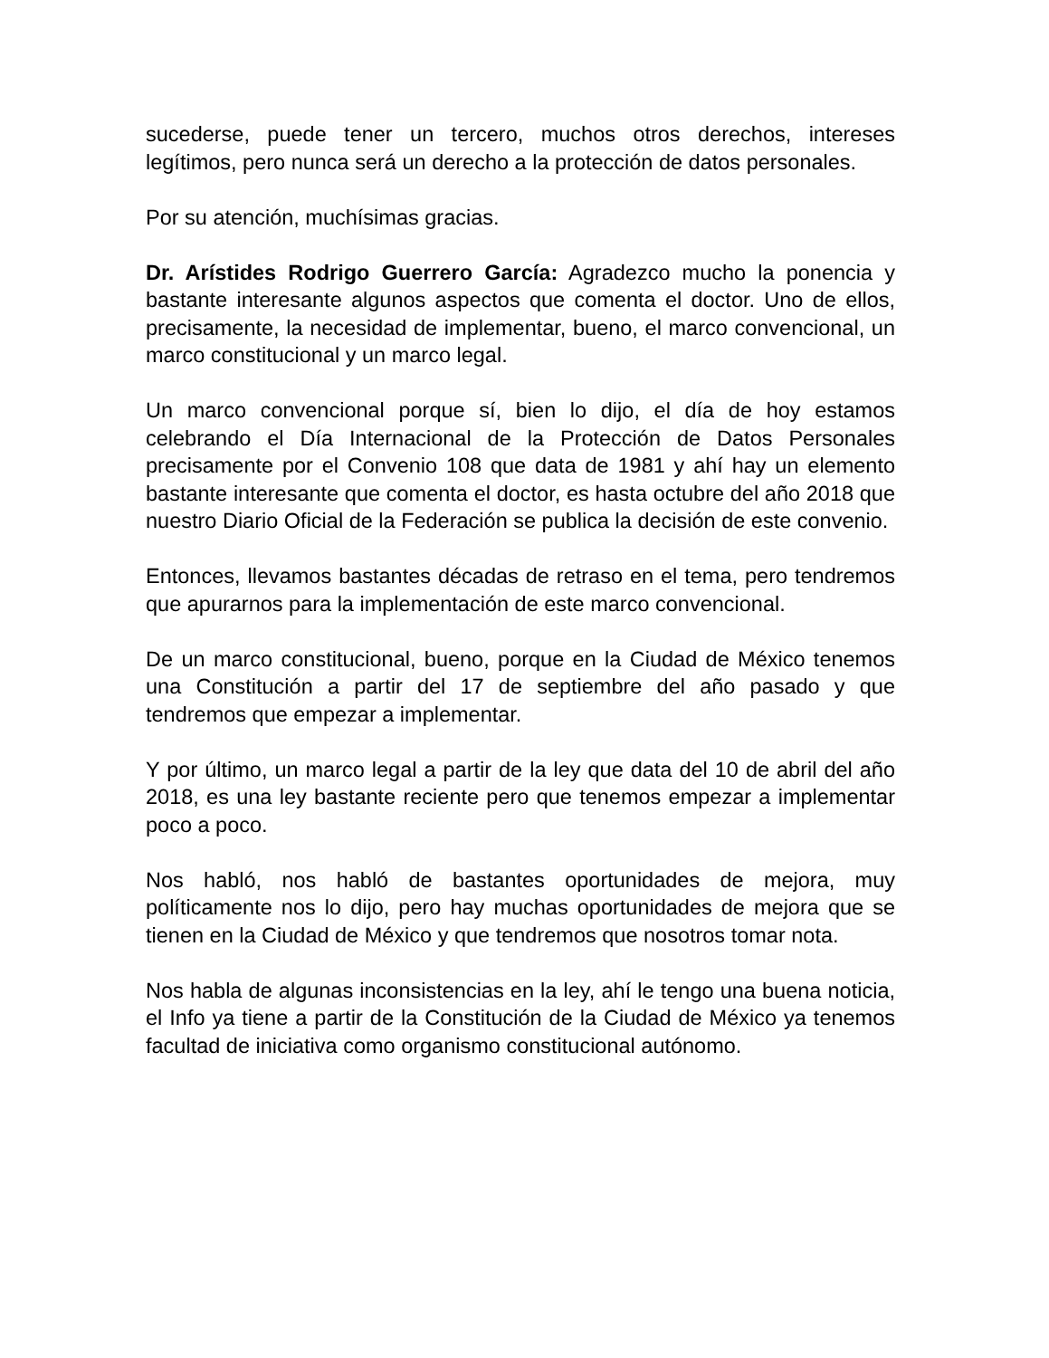sucederse, puede tener un tercero, muchos otros derechos, intereses legítimos, pero nunca será un derecho a la protección de datos personales.
Por su atención, muchísimas gracias.
Dr. Arístides Rodrigo Guerrero García: Agradezco mucho la ponencia y bastante interesante algunos aspectos que comenta el doctor. Uno de ellos, precisamente, la necesidad de implementar, bueno, el marco convencional, un marco constitucional y un marco legal.
Un marco convencional porque sí, bien lo dijo, el día de hoy estamos celebrando el Día Internacional de la Protección de Datos Personales precisamente por el Convenio 108 que data de 1981 y ahí hay un elemento bastante interesante que comenta el doctor, es hasta octubre del año 2018 que nuestro Diario Oficial de la Federación se publica la decisión de este convenio.
Entonces, llevamos bastantes décadas de retraso en el tema, pero tendremos que apurarnos para la implementación de este marco convencional.
De un marco constitucional, bueno, porque en la Ciudad de México tenemos una Constitución a partir del 17 de septiembre del año pasado y que tendremos que empezar a implementar.
Y por último, un marco legal a partir de la ley que data del 10 de abril del año 2018, es una ley bastante reciente pero que tenemos empezar a implementar poco a poco.
Nos habló, nos habló de bastantes oportunidades de mejora, muy políticamente nos lo dijo, pero hay muchas oportunidades de mejora que se tienen en la Ciudad de México y que tendremos que nosotros tomar nota.
Nos habla de algunas inconsistencias en la ley, ahí le tengo una buena noticia, el Info ya tiene a partir de la Constitución de la Ciudad de México ya tenemos facultad de iniciativa como organismo constitucional autónomo.